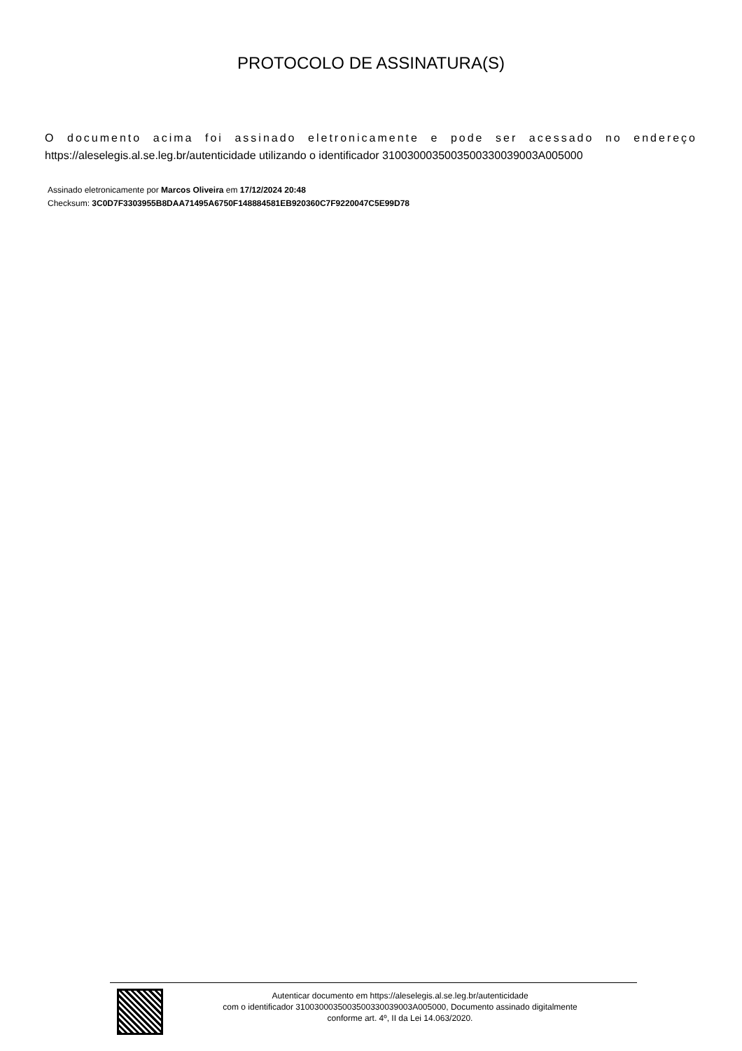PROTOCOLO DE ASSINATURA(S)
O documento acima foi assinado eletronicamente e pode ser acessado no endereço
https://aleselegis.al.se.leg.br/autenticidade utilizando o identificador 310030003500350033003900​3A005000
Assinado eletronicamente por Marcos Oliveira em 17/12/2024 20:48
Checksum: 3C0D7F3303955B8DAA71495A6750F148884581EB920360C7F9220047C5E99D78
Autenticar documento em https://aleselegis.al.se.leg.br/autenticidade
com o identificador 3100300035003500330039003A005000, Documento assinado digitalmente
conforme art. 4º, II da Lei 14.063/2020.